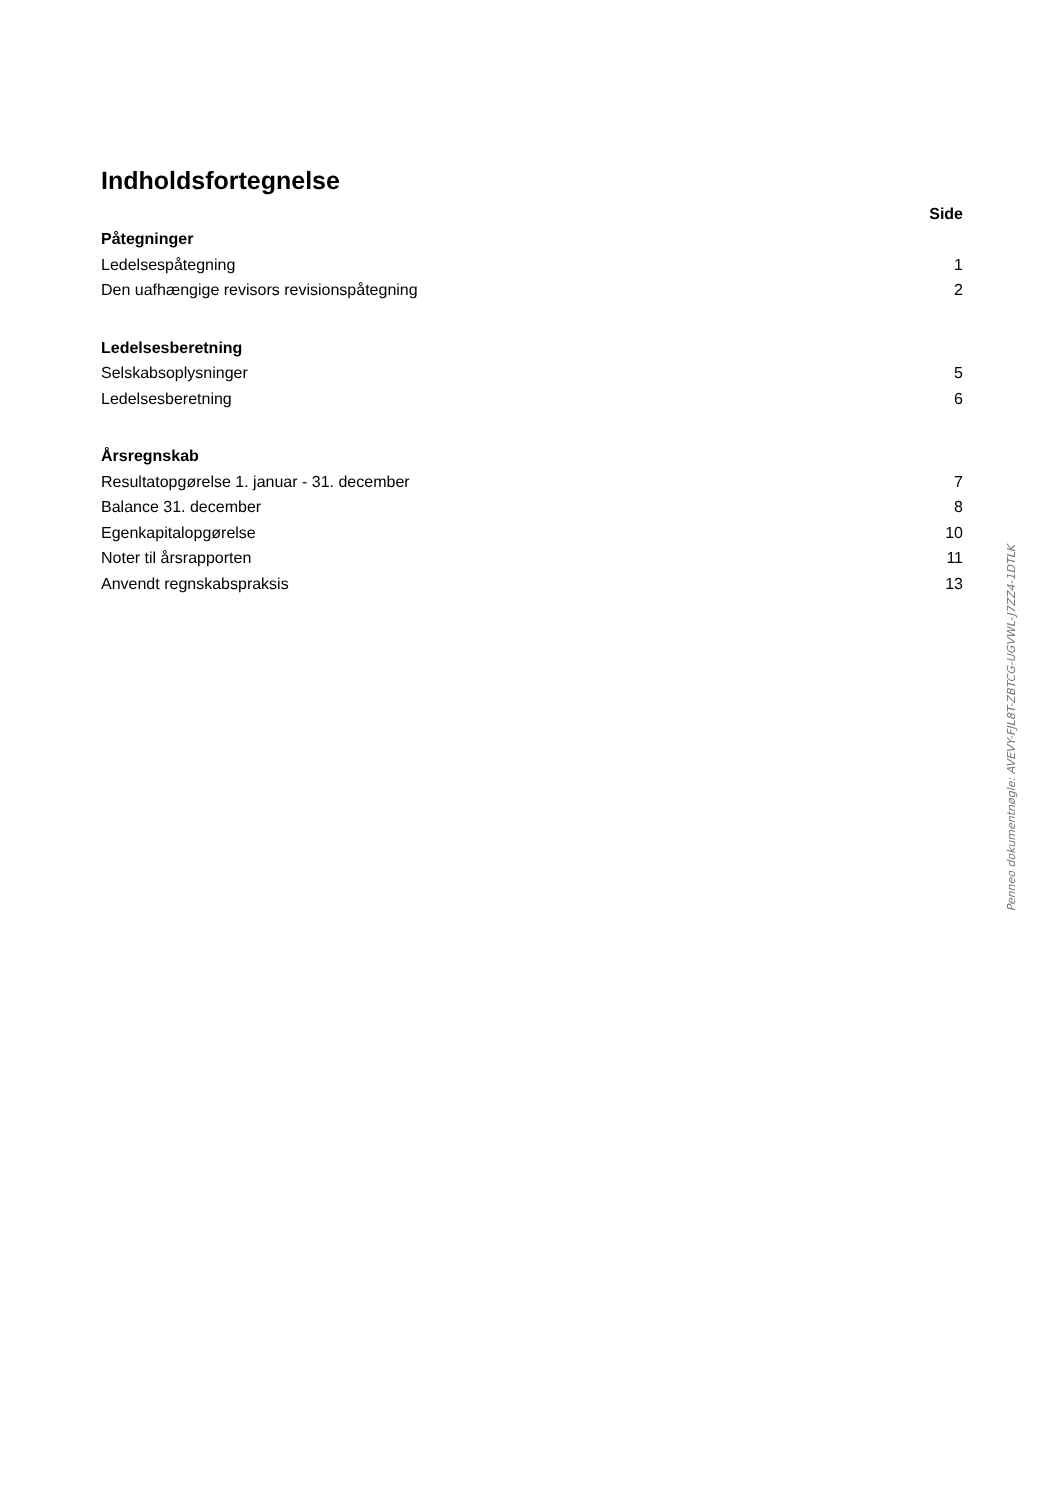Indholdsfortegnelse
| | Side |
| Påtegninger | |
| Ledelsespåtegning | 1 |
| Den uafhængige revisors revisionspåtegning | 2 |
| Ledelsesberetning | |
| Selskabsoplysninger | 5 |
| Ledelsesberetning | 6 |
| Årsregnskab | |
| Resultatopgørelse 1. januar - 31. december | 7 |
| Balance 31. december | 8 |
| Egenkapitalopgørelse | 10 |
| Noter til årsrapporten | 11 |
| Anvendt regnskabspraksis | 13 |
Penneo dokumentnøgle: AVEVY-FJL8T-ZBTCG-UGVWL-J7ZZ4-1DTLK